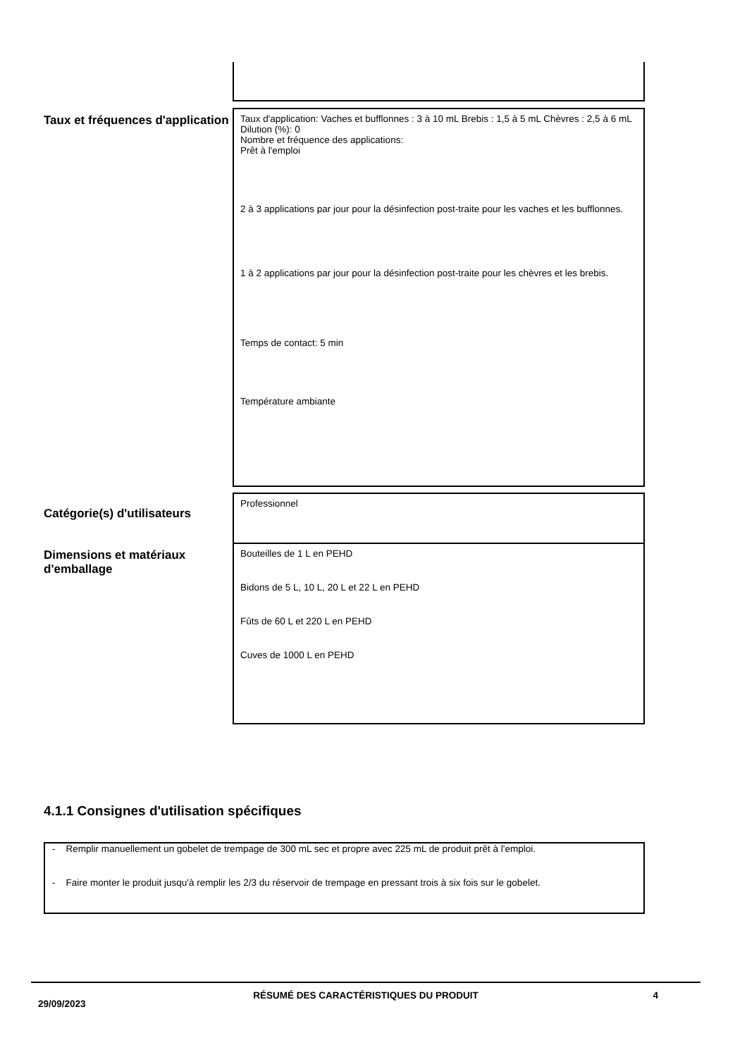Taux et fréquences d'application
Taux d'application: Vaches et bufflonnes : 3 à 10 mL Brebis : 1,5 à 5 mL Chèvres : 2,5 à 6 mL
Dilution (%): 0
Nombre et fréquence des applications:
Prêt à l'emploi
2 à 3 applications par jour pour la désinfection post-traite pour les vaches et les bufflonnes.
1 à 2 applications par jour pour la désinfection post-traite pour les chèvres et les brebis.
Temps de contact: 5 min
Température ambiante
Catégorie(s) d'utilisateurs
Professionnel
Dimensions et matériaux d'emballage
Bouteilles de 1 L en PEHD
Bidons de 5 L, 10 L, 20 L et 22 L en PEHD
Fûts de 60 L et 220 L en PEHD
Cuves de 1000 L en PEHD
4.1.1 Consignes d'utilisation spécifiques
- Remplir manuellement un gobelet de trempage de 300 mL sec et propre avec 225 mL de produit prêt à l'emploi.
- Faire monter le produit jusqu'à remplir les 2/3 du réservoir de trempage en pressant trois à six fois sur le gobelet.
29/09/2023
RÉSUMÉ DES CARACTÉRISTIQUES DU PRODUIT 4